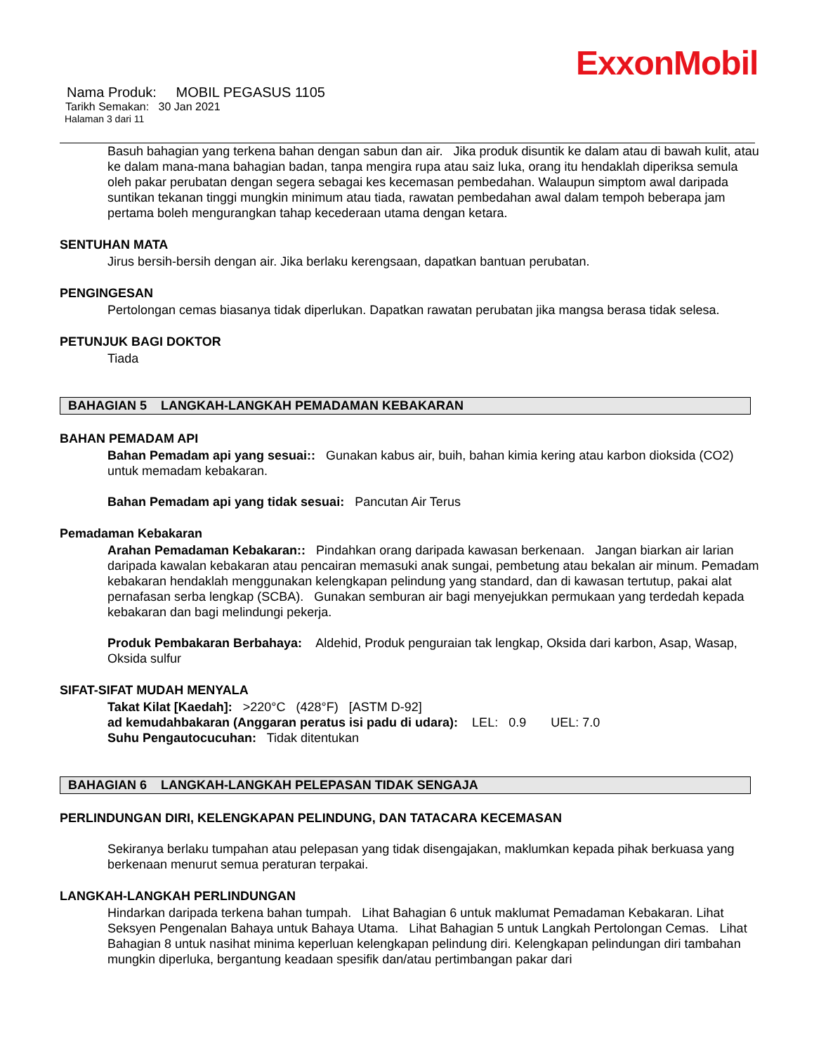ExxonMobil
Nama Produk: MOBIL PEGASUS 1105
Tarikh Semakan: 30 Jan 2021
Halaman 3 dari 11
Basuh bahagian yang terkena bahan dengan sabun dan air. Jika produk disuntik ke dalam atau di bawah kulit, atau ke dalam mana-mana bahagian badan, tanpa mengira rupa atau saiz luka, orang itu hendaklah diperiksa semula oleh pakar perubatan dengan segera sebagai kes kecemasan pembedahan. Walaupun simptom awal daripada suntikan tekanan tinggi mungkin minimum atau tiada, rawatan pembedahan awal dalam tempoh beberapa jam pertama boleh mengurangkan tahap kecederaan utama dengan ketara.
SENTUHAN MATA
Jirus bersih-bersih dengan air. Jika berlaku kerengsaan, dapatkan bantuan perubatan.
PENGINGESAN
Pertolongan cemas biasanya tidak diperlukan. Dapatkan rawatan perubatan jika mangsa berasa tidak selesa.
PETUNJUK BAGI DOKTOR
Tiada
BAHAGIAN 5 LANGKAH-LANGKAH PEMADAMAN KEBAKARAN
BAHAN PEMADAM API
Bahan Pemadam api yang sesuai:: Gunakan kabus air, buih, bahan kimia kering atau karbon dioksida (CO2) untuk memadam kebakaran.
Bahan Pemadam api yang tidak sesuai: Pancutan Air Terus
Pemadaman Kebakaran
Arahan Pemadaman Kebakaran:: Pindahkan orang daripada kawasan berkenaan. Jangan biarkan air larian daripada kawalan kebakaran atau pencairan memasuki anak sungai, pembetung atau bekalan air minum. Pemadam kebakaran hendaklah menggunakan kelengkapan pelindung yang standard, dan di kawasan tertutup, pakai alat pernafasan serba lengkap (SCBA). Gunakan semburan air bagi menyejukkan permukaan yang terdedah kepada kebakaran dan bagi melindungi pekerja.
Produk Pembakaran Berbahaya: Aldehid, Produk penguraian tak lengkap, Oksida dari karbon, Asap, Wasap, Oksida sulfur
SIFAT-SIFAT MUDAH MENYALA
Takat Kilat [Kaedah]: >220°C (428°F) [ASTM D-92]
ad kemudahbakaran (Anggaran peratus isi padu di udara): LEL: 0.9 UEL: 7.0
Suhu Pengautocucuhan: Tidak ditentukan
BAHAGIAN 6 LANGKAH-LANGKAH PELEPASAN TIDAK SENGAJA
PERLINDUNGAN DIRI, KELENGKAPAN PELINDUNG, DAN TATACARA KECEMASAN
Sekiranya berlaku tumpahan atau pelepasan yang tidak disengajakan, maklumkan kepada pihak berkuasa yang berkenaan menurut semua peraturan terpakai.
LANGKAH-LANGKAH PERLINDUNGAN
Hindarkan daripada terkena bahan tumpah. Lihat Bahagian 6 untuk maklumat Pemadaman Kebakaran. Lihat Seksyen Pengenalan Bahaya untuk Bahaya Utama. Lihat Bahagian 5 untuk Langkah Pertolongan Cemas. Lihat Bahagian 8 untuk nasihat minima keperluan kelengkapan pelindung diri. Kelengkapan pelindungan diri tambahan mungkin diperluka, bergantung keadaan spesifik dan/atau pertimbangan pakar dari